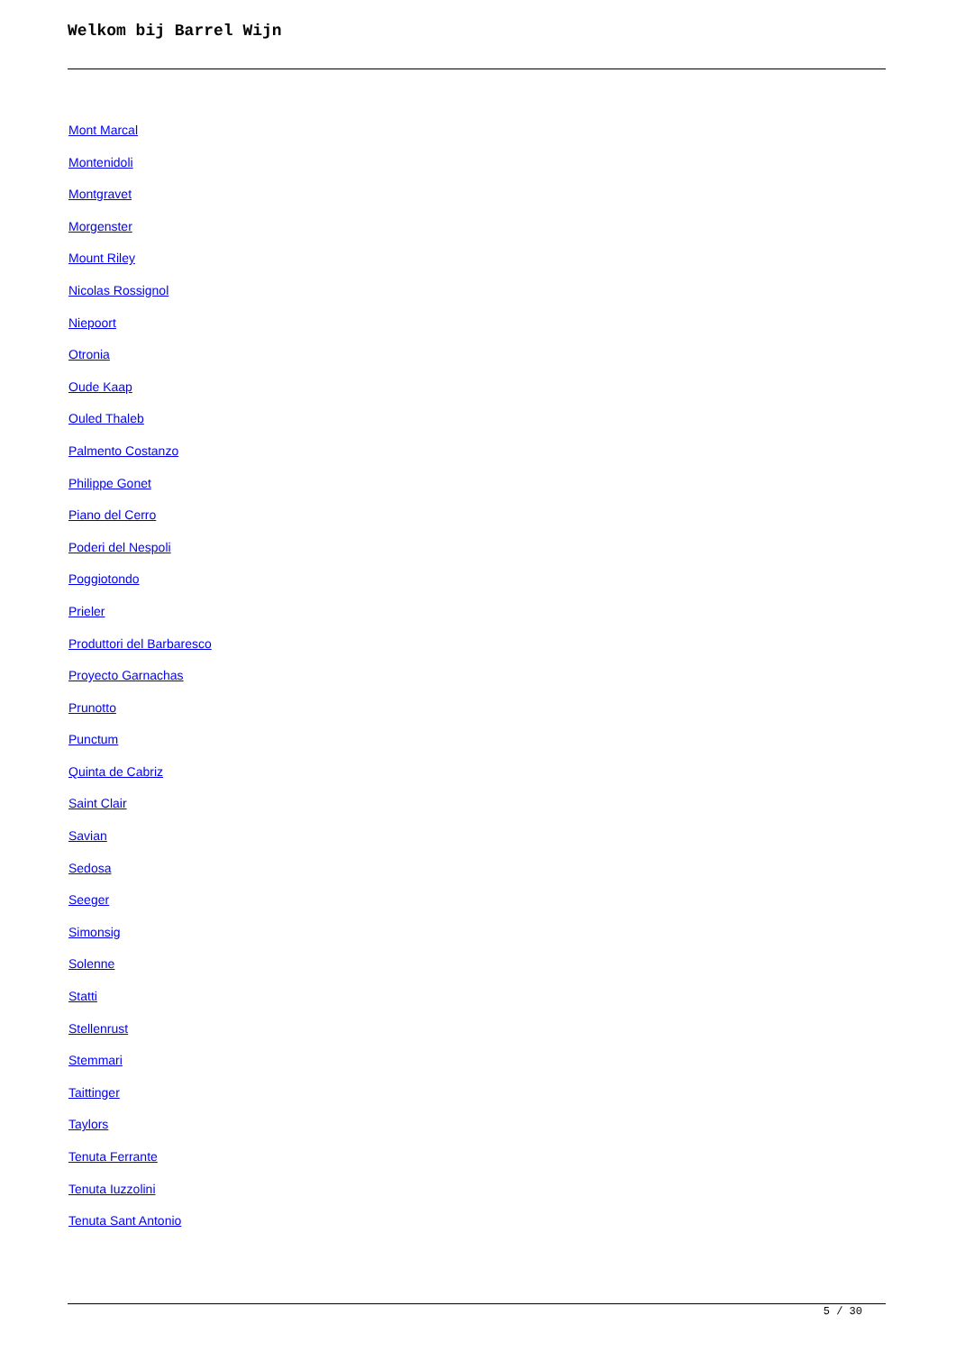Welkom bij Barrel Wijn
Mont Marcal
Montenidoli
Montgravet
Morgenster
Mount Riley
Nicolas Rossignol
Niepoort
Otronia
Oude Kaap
Ouled Thaleb
Palmento Costanzo
Philippe Gonet
Piano del Cerro
Poderi del Nespoli
Poggiotondo
Prieler
Produttori del Barbaresco
Proyecto Garnachas
Prunotto
Punctum
Quinta de Cabriz
Saint Clair
Savian
Sedosa
Seeger
Simonsig
Solenne
Statti
Stellenrust
Stemmari
Taittinger
Taylors
Tenuta Ferrante
Tenuta Iuzzolini
Tenuta Sant Antonio
5 / 30